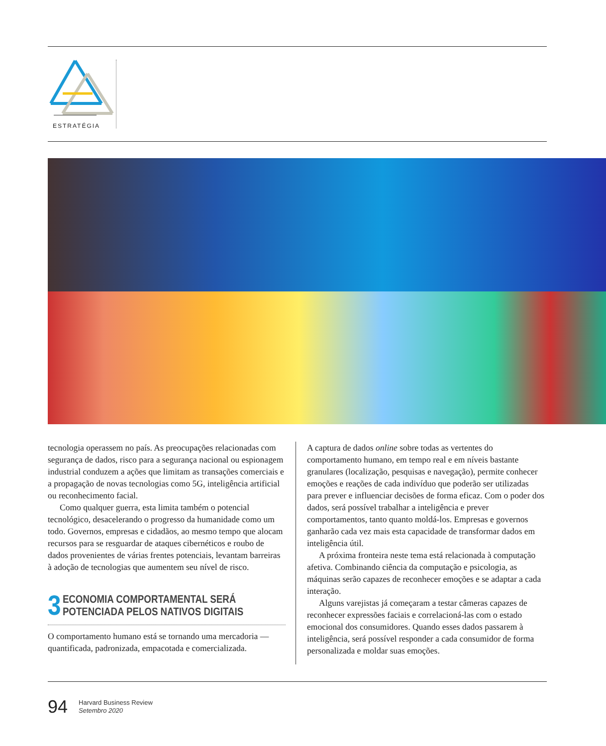ESTRATÉGIA
tecnologia operassem no país. As preocupações relacionadas com segurança de dados, risco para a segurança nacional ou espionagem industrial conduzem a ações que limitam as transações comerciais e a propagação de novas tecnologias como 5G, inteligência artificial ou reconhecimento facial.
Como qualquer guerra, esta limita também o potencial tecnológico, desacelerando o progresso da humanidade como um todo. Governos, empresas e cidadãos, ao mesmo tempo que alocam recursos para se resguardar de ataques cibernéticos e roubo de dados provenientes de várias frentes potenciais, levantam barreiras à adoção de tecnologias que aumentem seu nível de risco.
3 ECONOMIA COMPORTAMENTAL SERÁ
POTENCIADA PELOS NATIVOS DIGITAIS
O comportamento humano está se tornando uma mercadoria — quantificada, padronizada, empacotada e comercializada.
A captura de dados online sobre todas as vertentes do comportamento humano, em tempo real e em níveis bastante granulares (localização, pesquisas e navegação), permite conhecer emoções e reações de cada indivíduo que poderão ser utilizadas para prever e influenciar decisões de forma eficaz. Com o poder dos dados, será possível trabalhar a inteligência e prever comportamentos, tanto quanto moldá-los. Empresas e governos ganharão cada vez mais esta capacidade de transformar dados em inteligência útil.
A próxima fronteira neste tema está relacionada à computação afetiva. Combinando ciência da computação e psicologia, as máquinas serão capazes de reconhecer emoções e se adaptar a cada interação.
Alguns varejistas já começaram a testar câmeras capazes de reconhecer expressões faciais e correlacioná-las com o estado emocional dos consumidores. Quando esses dados passarem à inteligência, será possível responder a cada consumidor de forma personalizada e moldar suas emoções.
94 Harvard Business Review
Setembro 2020